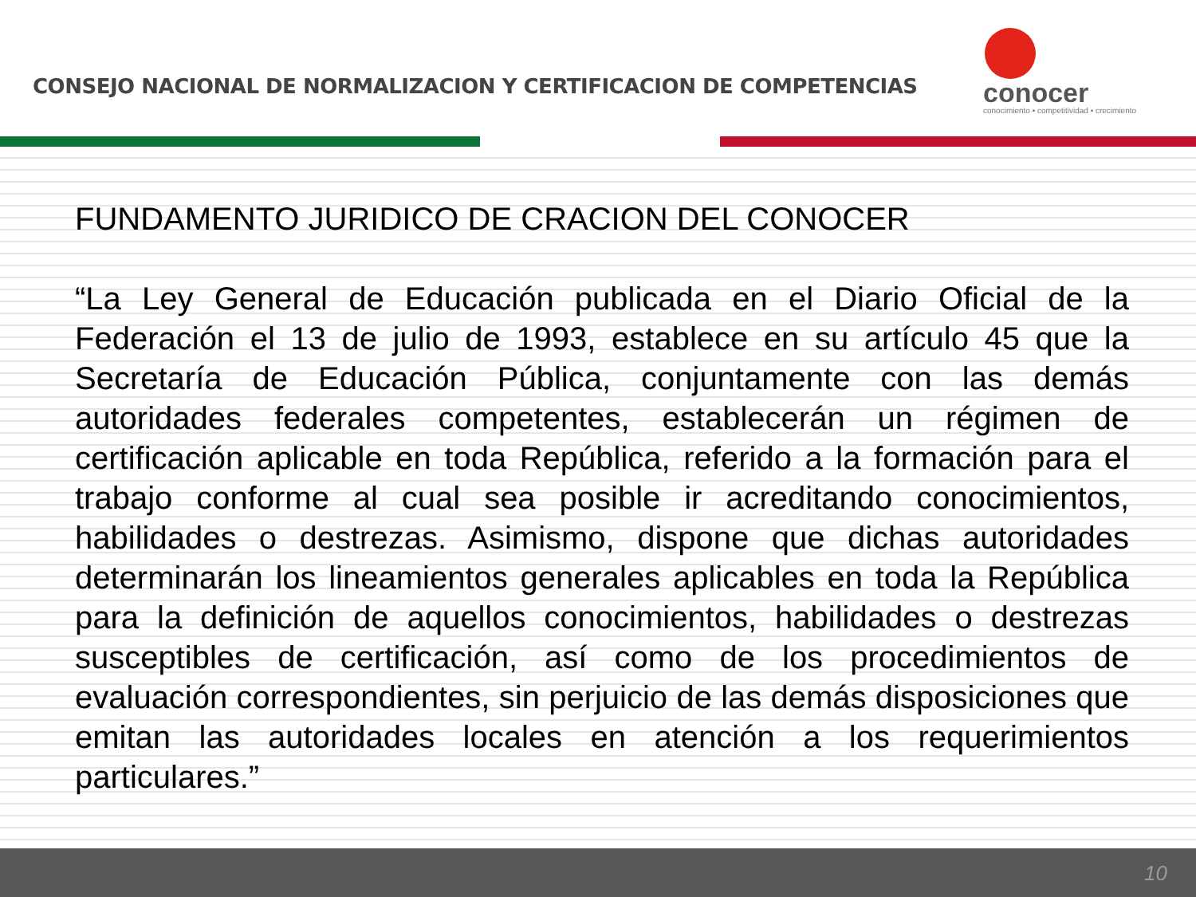CONSEJO NACIONAL DE NORMALIZACION Y CERTIFICACION DE COMPETENCIAS
conocer
conocimiento • competitividad • crecimiento
FUNDAMENTO JURIDICO DE CRACION DEL CONOCER
“La Ley General de Educación publicada en el Diario Oficial de la Federación el 13 de julio de 1993, establece en su artículo 45 que la Secretaría de Educación Pública, conjuntamente con las demás autoridades federales competentes, establecerán un régimen de certificación aplicable en toda República, referido a la formación para el trabajo conforme al cual sea posible ir acreditando conocimientos, habilidades o destrezas. Asimismo, dispone que dichas autoridades determinarán los lineamientos generales aplicables en toda la República para la definición de aquellos conocimientos, habilidades o destrezas susceptibles de certificación, así como de los procedimientos de evaluación correspondientes, sin perjuicio de las demás disposiciones que emitan las autoridades locales en atención a los requerimientos particulares.”
10